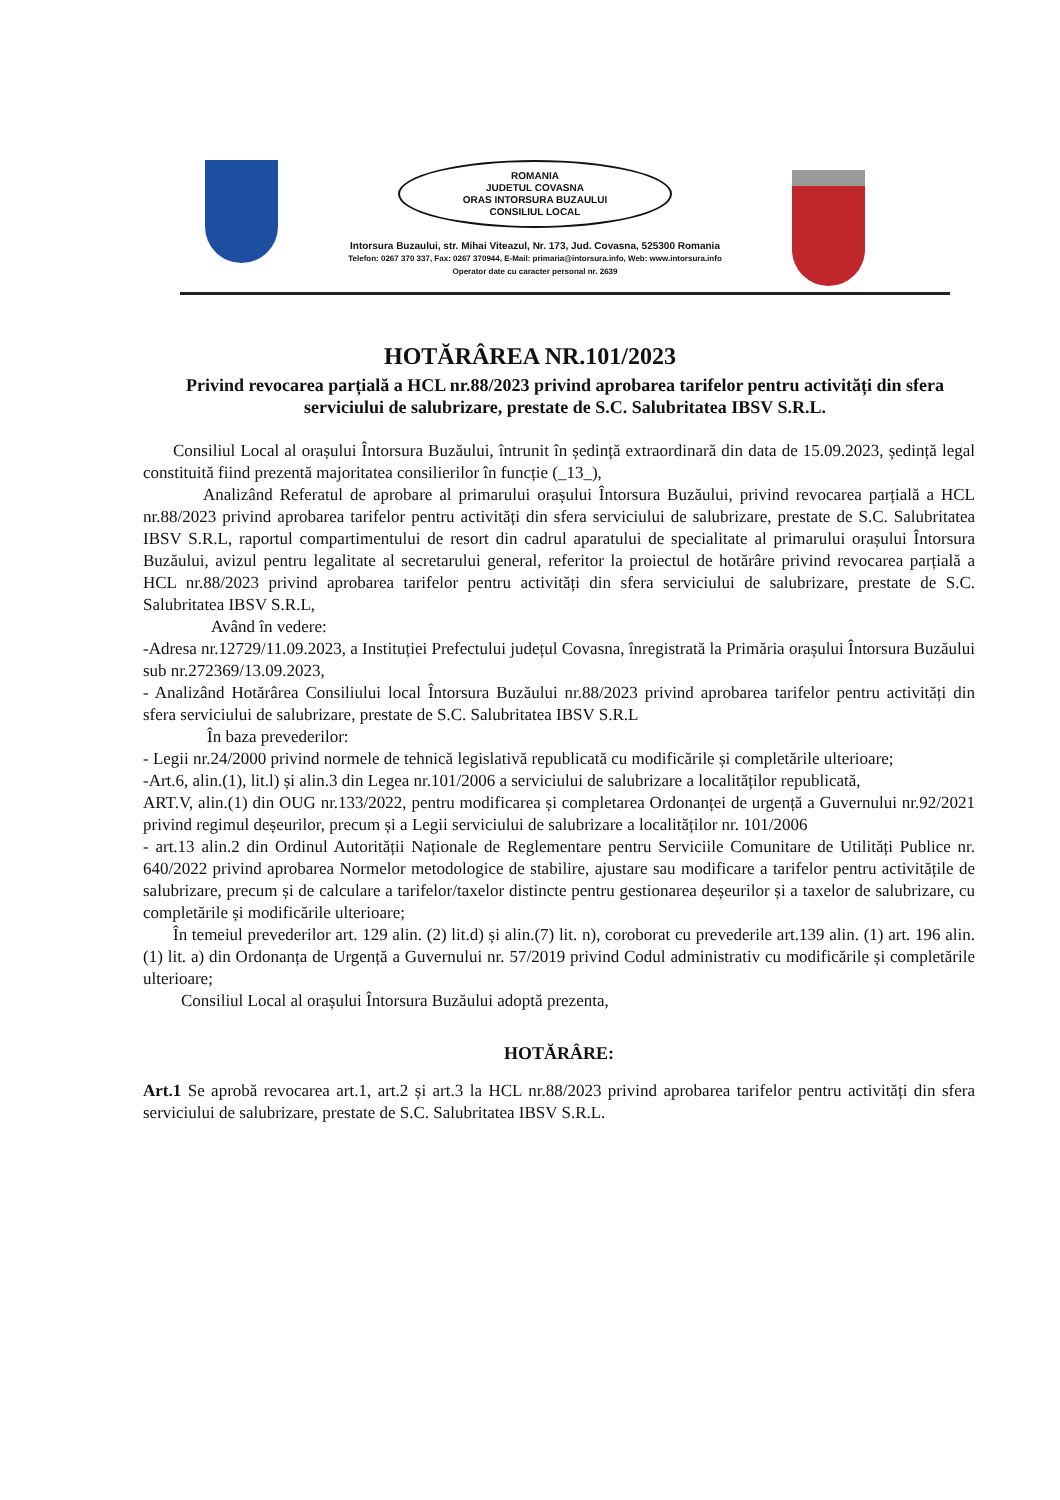ROMANIA
JUDETUL COVASNA
ORAS INTORSURA BUZAULUI
CONSILIUL LOCAL
Intorsura Buzaului, str. Mihai Viteazul, Nr. 173, Jud. Covasna, 525300 Romania
Telefon: 0267 370 337, Fax: 0267 370944, E-Mail: primaria@intorsura.info, Web: www.intorsura.info
Operator date cu caracter personal nr. 2639
HOTĂRÂREA NR.101/2023
Privind revocarea parțială a HCL nr.88/2023 privind aprobarea tarifelor pentru activități din sfera serviciului de salubrizare, prestate de S.C. Salubritatea IBSV S.R.L.
Consiliul Local al orașului Întorsura Buzăului, întrunit în ședință extraordinară din data de 15.09.2023, ședință legal constituită fiind prezentă majoritatea consilierilor în funcție (_13_),
Analizând Referatul de aprobare al primarului orașului Întorsura Buzăului, privind revocarea parțială a HCL nr.88/2023 privind aprobarea tarifelor pentru activități din sfera serviciului de salubrizare, prestate de S.C. Salubritatea IBSV S.R.L, raportul compartimentului de resort din cadrul aparatului de specialitate al primarului orașului Întorsura Buzăului, avizul pentru legalitate al secretarului general, referitor la proiectul de hotărâre privind revocarea parțială a HCL nr.88/2023 privind aprobarea tarifelor pentru activități din sfera serviciului de salubrizare, prestate de S.C. Salubritatea IBSV S.R.L,
Având în vedere:
-Adresa nr.12729/11.09.2023, a Instituției Prefectului județul Covasna, înregistrată la Primăria orașului Întorsura Buzăului sub nr.272369/13.09.2023,
- Analizând Hotărârea Consiliului local Întorsura Buzăului nr.88/2023 privind aprobarea tarifelor pentru activități din sfera serviciului de salubrizare, prestate de S.C. Salubritatea IBSV S.R.L
În baza prevederilor:
- Legii nr.24/2000 privind normele de tehnică legislativă republicată cu modificările și completările ulterioare;
-Art.6, alin.(1), lit.l) și alin.3 din Legea nr.101/2006 a serviciului de salubrizare a localităților republicată,
ART.V, alin.(1) din OUG nr.133/2022, pentru modificarea și completarea Ordonanței de urgență a Guvernului nr.92/2021 privind regimul deșeurilor, precum și a Legii serviciului de salubrizare a localităților nr. 101/2006
- art.13 alin.2 din Ordinul Autorității Naționale de Reglementare pentru Serviciile Comunitare de Utilități Publice nr. 640/2022 privind aprobarea Normelor metodologice de stabilire, ajustare sau modificare a tarifelor pentru activitățile de salubrizare, precum și de calculare a tarifelor/taxelor distincte pentru gestionarea deșeurilor și a taxelor de salubrizare, cu completările și modificările ulterioare;
În temeiul prevederilor art. 129 alin. (2) lit.d) și alin.(7) lit. n), coroborat cu prevederile art.139 alin. (1) art. 196 alin. (1) lit. a) din Ordonanța de Urgență a Guvernului nr. 57/2019 privind Codul administrativ cu modificările și completările ulterioare;
Consiliul Local al orașului Întorsura Buzăului adoptă prezenta,
HOTĂRÂRE:
Art.1 Se aprobă revocarea art.1, art.2 și art.3 la HCL nr.88/2023 privind aprobarea tarifelor pentru activități din sfera serviciului de salubrizare, prestate de S.C. Salubritatea IBSV S.R.L.